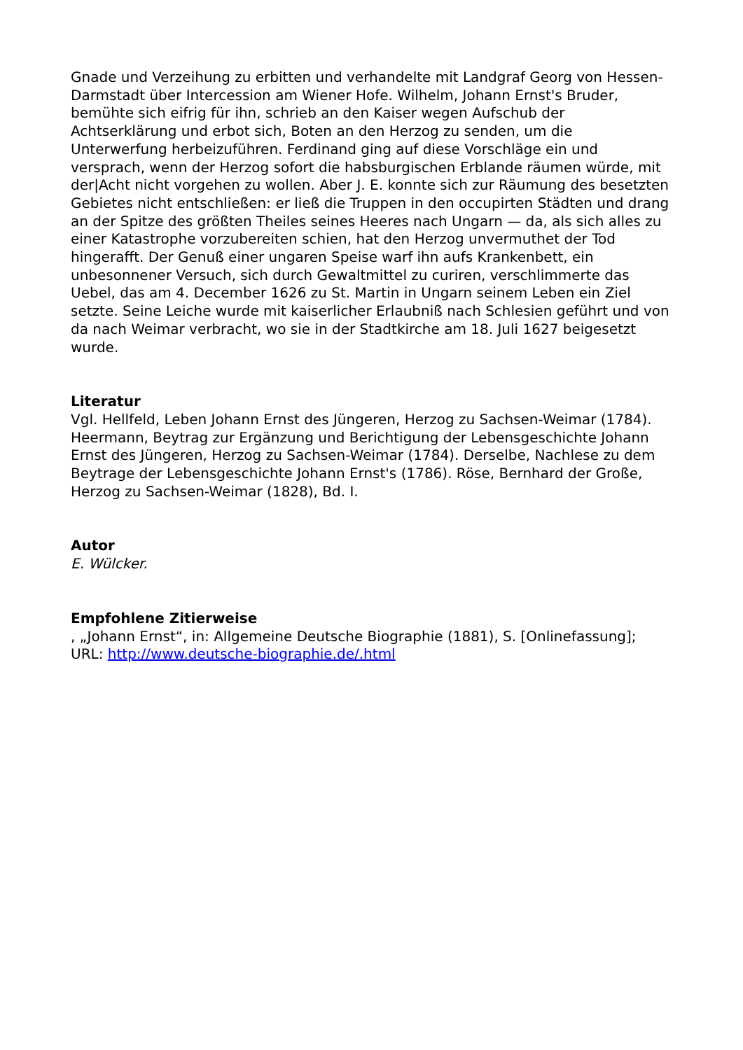Gnade und Verzeihung zu erbitten und verhandelte mit Landgraf Georg von Hessen-Darmstadt über Intercession am Wiener Hofe. Wilhelm, Johann Ernst's Bruder, bemühte sich eifrig für ihn, schrieb an den Kaiser wegen Aufschub der Achtserklärung und erbot sich, Boten an den Herzog zu senden, um die Unterwerfung herbeizuführen. Ferdinand ging auf diese Vorschläge ein und versprach, wenn der Herzog sofort die habsburgischen Erblande räumen würde, mit der|Acht nicht vorgehen zu wollen. Aber J. E. konnte sich zur Räumung des besetzten Gebietes nicht entschließen: er ließ die Truppen in den occupirten Städten und drang an der Spitze des größten Theiles seines Heeres nach Ungarn — da, als sich alles zu einer Katastrophe vorzubereiten schien, hat den Herzog unvermuthet der Tod hingerafft. Der Genuß einer ungaren Speise warf ihn aufs Krankenbett, ein unbesonnener Versuch, sich durch Gewaltmittel zu curiren, verschlimmerte das Uebel, das am 4. December 1626 zu St. Martin in Ungarn seinem Leben ein Ziel setzte. Seine Leiche wurde mit kaiserlicher Erlaubniß nach Schlesien geführt und von da nach Weimar verbracht, wo sie in der Stadtkirche am 18. Juli 1627 beigesetzt wurde.
Literatur
Vgl. Hellfeld, Leben Johann Ernst des Jüngeren, Herzog zu Sachsen-Weimar (1784). Heermann, Beytrag zur Ergänzung und Berichtigung der Lebensgeschichte Johann Ernst des Jüngeren, Herzog zu Sachsen-Weimar (1784). Derselbe, Nachlese zu dem Beytrage der Lebensgeschichte Johann Ernst's (1786). Röse, Bernhard der Große, Herzog zu Sachsen-Weimar (1828), Bd. I.
Autor
E. Wülcker.
Empfohlene Zitierweise
, „Johann Ernst“, in: Allgemeine Deutsche Biographie (1881), S. [Onlinefassung]; URL: http://www.deutsche-biographie.de/.html